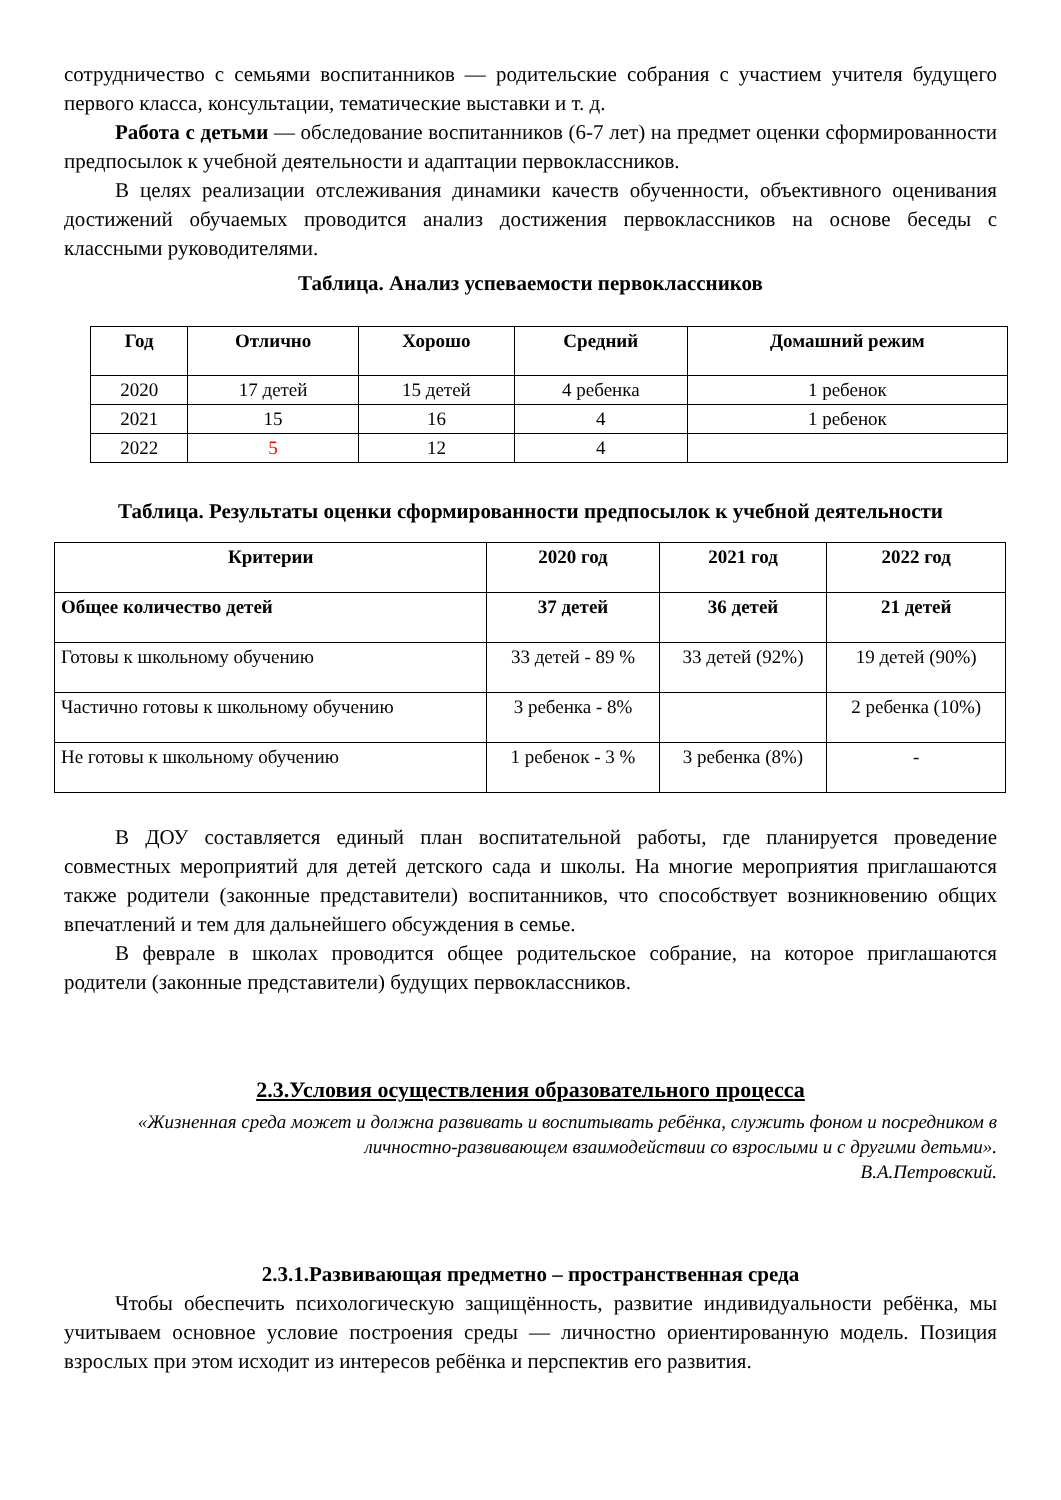сотрудничество с семьями воспитанников — родительские собрания с участием учителя будущего первого класса, консультации, тематические выставки и т. д.
Работа с детьми — обследование воспитанников (6-7 лет) на предмет оценки сформированности предпосылок к учебной деятельности и адаптации первоклассников.
В целях реализации отслеживания динамики качеств обученности, объективного оценивания достижений обучаемых проводится анализ достижения первоклассников на основе беседы с классными руководителями.
Таблица. Анализ успеваемости первоклассников
| Год | Отлично | Хорошо | Средний | Домашний режим |
| --- | --- | --- | --- | --- |
| 2020 | 17 детей | 15 детей | 4 ребенка | 1 ребенок |
| 2021 | 15 | 16 | 4 | 1 ребенок |
| 2022 | 5 | 12 | 4 | |
Таблица. Результаты оценки сформированности предпосылок к учебной деятельности
| Критерии | 2020 год | 2021 год | 2022 год |
| --- | --- | --- | --- |
| Общее количество детей | 37 детей | 36 детей | 21 детей |
| Готовы к школьному обучению | 33 детей - 89 % | 33 детей (92%) | 19 детей (90%) |
| Частично готовы к школьному обучению | 3 ребенка - 8% | | 2 ребенка (10%) |
| Не готовы к школьному обучению | 1 ребенок - 3 % | 3 ребенка (8%) | - |
В ДОУ составляется единый план воспитательной работы, где планируется проведение совместных мероприятий для детей детского сада и школы. На многие мероприятия приглашаются также родители (законные представители) воспитанников, что способствует возникновению общих впечатлений и тем для дальнейшего обсуждения в семье.
В феврале в школах проводится общее родительское собрание, на которое приглашаются родители (законные представители) будущих первоклассников.
2.3.Условия осуществления образовательного процесса
«Жизненная среда может и должна развивать и воспитывать ребёнка, служить фоном и посредником в личностно-развивающем взаимодействии со взрослыми и с другими детьми».
В.А.Петровский.
2.3.1.Развивающая предметно – пространственная среда
Чтобы обеспечить психологическую защищённость, развитие индивидуальности ребёнка, мы учитываем основное условие построения среды — личностно ориентированную модель. Позиция взрослых при этом исходит из интересов ребёнка и перспектив его развития.